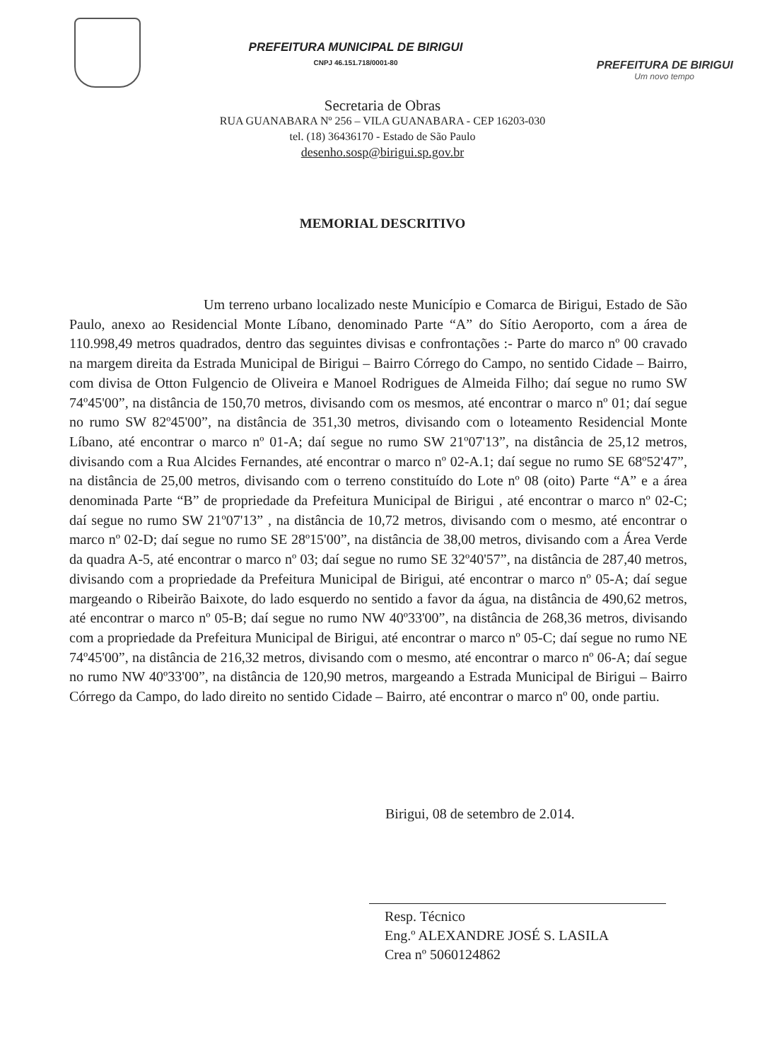PREFEITURA MUNICIPAL DE BIRIGUI
CNPJ 46.151.718/0001-80
PREFEITURA DE BIRIGUI
Um novo tempo
Secretaria de Obras
RUA GUANABARA Nº 256 – VILA GUANABARA - CEP 16203-030
tel. (18) 36436170 - Estado de São Paulo
desenho.sosp@birigui.sp.gov.br
MEMORIAL DESCRITIVO
Um terreno urbano localizado neste Município e Comarca de Birigui, Estado de São Paulo, anexo ao Residencial Monte Líbano, denominado Parte “A” do Sítio Aeroporto, com a área de 110.998,49 metros quadrados, dentro das seguintes divisas e confrontações :- Parte do marco nº 00 cravado na margem direita da Estrada Municipal de Birigui – Bairro Córrego do Campo, no sentido Cidade – Bairro, com divisa de Otton Fulgencio de Oliveira e Manoel Rodrigues de Almeida Filho; daí segue no rumo SW 74º45'00”, na distância de 150,70 metros, divisando com os mesmos, até encontrar o marco nº 01; daí segue no rumo SW 82º45'00”, na distância de 351,30 metros, divisando com o loteamento Residencial Monte Líbano, até encontrar o marco nº 01-A; daí segue no rumo SW 21º07'13”, na distância de 25,12 metros, divisando com a Rua Alcides Fernandes, até encontrar o marco nº 02-A.1; daí segue no rumo SE 68º52'47”, na distância de 25,00 metros, divisando com o terreno constituído do Lote nº 08 (oito) Parte “A” e a área denominada Parte “B” de propriedade da Prefeitura Municipal de Birigui , até encontrar o marco nº 02-C; daí segue no rumo SW 21º07'13” , na distância de 10,72 metros, divisando com o mesmo, até encontrar o marco nº 02-D; daí segue no rumo SE 28º15'00”, na distância de 38,00 metros, divisando com a Área Verde da quadra A-5, até encontrar o marco nº 03; daí segue no rumo SE 32º40'57”, na distância de 287,40 metros, divisando com a propriedade da Prefeitura Municipal de Birigui, até encontrar o marco nº 05-A; daí segue margeando o Ribeirão Baixote, do lado esquerdo no sentido a favor da água, na distância de 490,62 metros, até encontrar o marco nº 05-B; daí segue no rumo NW 40º33'00”, na distância de 268,36 metros, divisando com a propriedade da Prefeitura Municipal de Birigui, até encontrar o marco nº 05-C; daí segue no rumo NE 74º45'00”, na distância de 216,32 metros, divisando com o mesmo, até encontrar o marco nº 06-A; daí segue no rumo NW 40º33'00”, na distância de 120,90 metros, margeando a Estrada Municipal de Birigui – Bairro Córrego da Campo, do lado direito no sentido Cidade – Bairro, até encontrar o marco nº 00, onde partiu.
Birigui, 08 de setembro de 2.014.
Resp. Técnico
Eng.º ALEXANDRE JOSÉ S. LASILA
Crea nº 5060124862